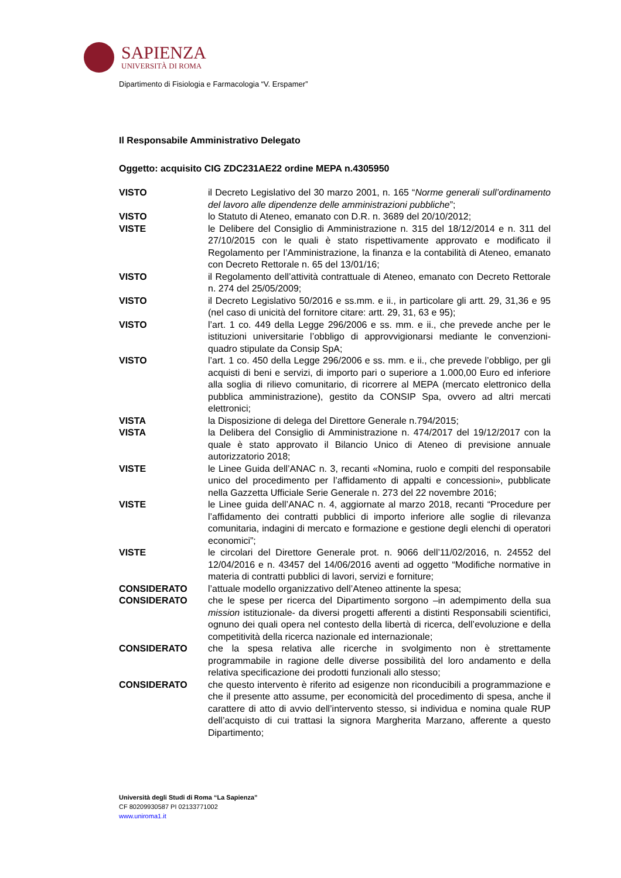SAPIENZA
UNIVERSITÀ DI ROMA
Dipartimento di Fisiologia e Farmacologia “V. Erspamer”
Il Responsabile Amministrativo Delegato
Oggetto: acquisito CIG ZDC231AE22 ordine MEPA n.4305950
VISTO il Decreto Legislativo del 30 marzo 2001, n. 165 “Norme generali sull’ordinamento del lavoro alle dipendenze delle amministrazioni pubbliche”;
VISTO lo Statuto di Ateneo, emanato con D.R. n. 3689 del 20/10/2012;
VISTE le Delibere del Consiglio di Amministrazione n. 315 del 18/12/2014 e n. 311 del 27/10/2015 con le quali è stato rispettivamente approvato e modificato il Regolamento per l’Amministrazione, la finanza e la contabilità di Ateneo, emanato con Decreto Rettorale n. 65 del 13/01/16;
VISTO il Regolamento dell’attività contrattuale di Ateneo, emanato con Decreto Rettorale n. 274 del 25/05/2009;
VISTO il Decreto Legislativo 50/2016 e ss.mm. e ii., in particolare gli artt. 29, 31,36 e 95 (nel caso di unicità del fornitore citare: artt. 29, 31, 63 e 95);
VISTO l’art. 1 co. 449 della Legge 296/2006 e ss. mm. e ii., che prevede anche per le istituzioni universitarie l’obbligo di approvvigionarsi mediante le convenzioni-quadro stipulate da Consip SpA;
VISTO l’art. 1 co. 450 della Legge 296/2006 e ss. mm. e ii., che prevede l’obbligo, per gli acquisti di beni e servizi, di importo pari o superiore a 1.000,00 Euro ed inferiore alla soglia di rilievo comunitario, di ricorrere al MEPA (mercato elettronico della pubblica amministrazione), gestito da CONSIP Spa, ovvero ad altri mercati elettronici;
VISTA la Disposizione di delega del Direttore Generale n.794/2015;
VISTA la Delibera del Consiglio di Amministrazione n. 474/2017 del 19/12/2017 con la quale è stato approvato il Bilancio Unico di Ateneo di previsione annuale autorizzatorio 2018;
VISTE le Linee Guida dell’ANAC n. 3, recanti «Nomina, ruolo e compiti del responsabile unico del procedimento per l’affidamento di appalti e concessioni», pubblicate nella Gazzetta Ufficiale Serie Generale n. 273 del 22 novembre 2016;
VISTE le Linee guida dell’ANAC n. 4, aggiornate al marzo 2018, recanti “Procedure per l’affidamento dei contratti pubblici di importo inferiore alle soglie di rilevanza comunitaria, indagini di mercato e formazione e gestione degli elenchi di operatori economici”;
VISTE le circolari del Direttore Generale prot. n. 9066 dell’11/02/2016, n. 24552 del 12/04/2016 e n. 43457 del 14/06/2016 aventi ad oggetto “Modifiche normative in materia di contratti pubblici di lavori, servizi e forniture;
CONSIDERATO l’attuale modello organizzativo dell’Ateneo attinente la spesa;
CONSIDERATO che le spese per ricerca del Dipartimento sorgono –in adempimento della sua mission istituzionale- da diversi progetti afferenti a distinti Responsabili scientifici, ognuno dei quali opera nel contesto della libertà di ricerca, dell’evoluzione e della competitività della ricerca nazionale ed internazionale;
CONSIDERATO che la spesa relativa alle ricerche in svolgimento non è strettamente programmabile in ragione delle diverse possibilità del loro andamento e della relativa specificazione dei prodotti funzionali allo stesso;
CONSIDERATO che questo intervento è riferito ad esigenze non riconducibili a programmazione e che il presente atto assume, per economicità del procedimento di spesa, anche il carattere di atto di avvio dell’intervento stesso, si individua e nomina quale RUP dell’acquisto di cui trattasi la signora Margherita Marzano, afferente a questo Dipartimento;
Università degli Studi di Roma “La Sapienza”
CF 80209930587 PI 02133771002
www.uniroma1.it